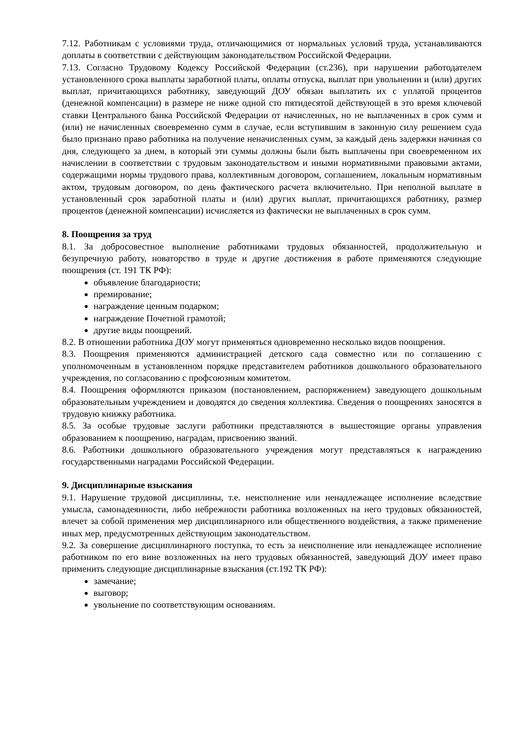7.12. Работникам с условиями труда, отличающимися от нормальных условий труда, устанавливаются доплаты в соответствии с действующим законодательством Российской Федерации.
7.13. Согласно Трудовому Кодексу Российской Федерации (ст.236), при нарушении работодателем установленного срока выплаты заработной платы, оплаты отпуска, выплат при увольнении и (или) других выплат, причитающихся работнику, заведующий ДОУ обязан выплатить их с уплатой процентов (денежной компенсации) в размере не ниже одной сто пятидесятой действующей в это время ключевой ставки Центрального банка Российской Федерации от начисленных, но не выплаченных в срок сумм и (или) не начисленных своевременно сумм в случае, если вступившим в законную силу решением суда было признано право работника на получение неначисленных сумм, за каждый день задержки начиная со дня, следующего за днем, в который эти суммы должны были быть выплачены при своевременном их начислении в соответствии с трудовым законодательством и иными нормативными правовыми актами, содержащими нормы трудового права, коллективным договором, соглашением, локальным нормативным актом, трудовым договором, по день фактического расчета включительно. При неполной выплате в установленный срок заработной платы и (или) других выплат, причитающихся работнику, размер процентов (денежной компенсации) исчисляется из фактически не выплаченных в срок сумм.
8. Поощрения за труд
8.1. За добросовестное выполнение работниками трудовых обязанностей, продолжительную и безупречную работу, новаторство в труде и другие достижения в работе применяются следующие поощрения (ст. 191 ТК РФ):
объявление благодарности;
премирование;
награждение ценным подарком;
награждение Почетной грамотой;
другие виды поощрений.
8.2. В отношении работника ДОУ могут применяться одновременно несколько видов поощрения.
8.3. Поощрения применяются администрацией детского сада совместно или по соглашению с уполномоченным в установленном порядке представителем работников дошкольного образовательного учреждения, по согласованию с профсоюзным комитетом.
8.4. Поощрения оформляются приказом (постановлением, распоряжением) заведующего дошкольным образовательным учреждением и доводятся до сведения коллектива. Сведения о поощрениях заносятся в трудовую книжку работника.
8.5. За особые трудовые заслуги работники представляются в вышестоящие органы управления образованием к поощрению, наградам, присвоению званий.
8.6. Работники дошкольного образовательного учреждения могут представляться к награждению государственными наградами Российской Федерации.
9. Дисциплинарные взыскания
9.1. Нарушение трудовой дисциплины, т.е. неисполнение или ненадлежащее исполнение вследствие умысла, самонадеянности, либо небрежности работника возложенных на него трудовых обязанностей, влечет за собой применения мер дисциплинарного или общественного воздействия, а также применение иных мер, предусмотренных действующим законодательством.
9.2. За совершение дисциплинарного поступка, то есть за неисполнение или ненадлежащее исполнение работником по его вине возложенных на него трудовых обязанностей, заведующий ДОУ имеет право применить следующие дисциплинарные взыскания (ст.192 ТК РФ):
замечание;
выговор;
увольнение по соответствующим основаниям.